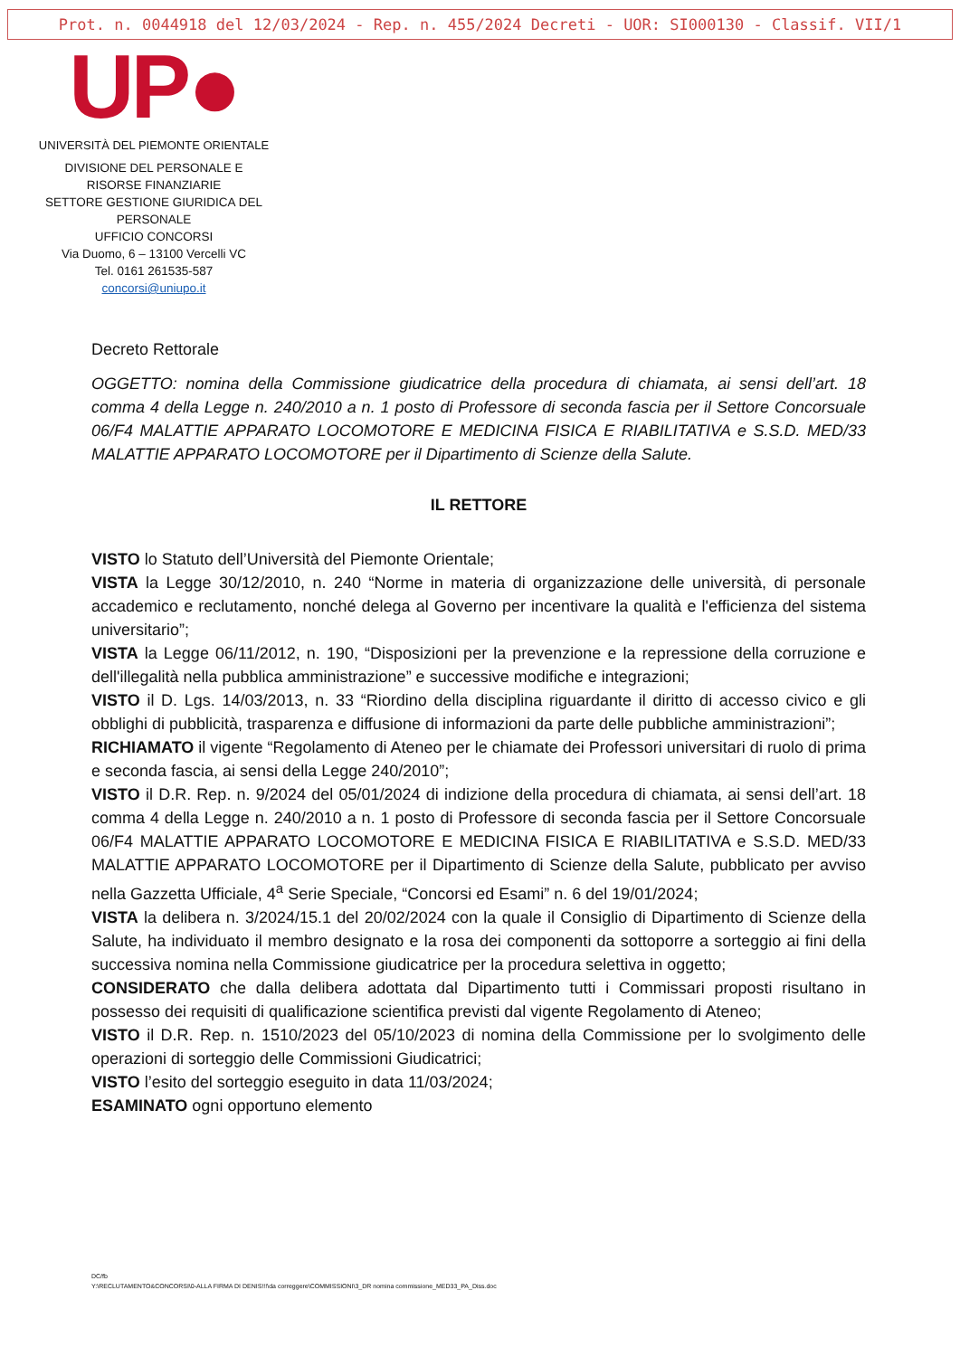Prot. n. 0044918 del 12/03/2024 - Rep. n. 455/2024 Decreti - UOR: SI000130 - Classif. VII/1
UP●
UNIVERSITÀ DEL PIEMONTE ORIENTALE
DIVISIONE DEL PERSONALE E
RISORSE FINANZIARIE
SETTORE GESTIONE GIURIDICA DEL
PERSONALE
UFFICIO CONCORSI
Via Duomo, 6 – 13100 Vercelli VC
Tel. 0161 261535-587
concorsi@uniupo.it
Decreto Rettorale
OGGETTO: nomina della Commissione giudicatrice della procedura di chiamata, ai sensi dell’art. 18 comma 4 della Legge n. 240/2010 a n. 1 posto di Professore di seconda fascia per il Settore Concorsuale 06/F4 MALATTIE APPARATO LOCOMOTORE E MEDICINA FISICA E RIABILITATIVA e S.S.D. MED/33 MALATTIE APPARATO LOCOMOTORE per il Dipartimento di Scienze della Salute.
IL RETTORE
VISTO lo Statuto dell’Università del Piemonte Orientale;
VISTA la Legge 30/12/2010, n. 240 “Norme in materia di organizzazione delle università, di personale accademico e reclutamento, nonché delega al Governo per incentivare la qualità e l'efficienza del sistema universitario”;
VISTA la Legge 06/11/2012, n. 190, “Disposizioni per la prevenzione e la repressione della corruzione e dell'illegalità nella pubblica amministrazione” e successive modifiche e integrazioni;
VISTO il D. Lgs. 14/03/2013, n. 33 “Riordino della disciplina riguardante il diritto di accesso civico e gli obblighi di pubblicità, trasparenza e diffusione di informazioni da parte delle pubbliche amministrazioni”;
RICHIAMATO il vigente “Regolamento di Ateneo per le chiamate dei Professori universitari di ruolo di prima e seconda fascia, ai sensi della Legge 240/2010”;
VISTO il D.R. Rep. n. 9/2024 del 05/01/2024 di indizione della procedura di chiamata, ai sensi dell’art. 18 comma 4 della Legge n. 240/2010 a n. 1 posto di Professore di seconda fascia per il Settore Concorsuale 06/F4 MALATTIE APPARATO LOCOMOTORE E MEDICINA FISICA E RIABILITATIVA e S.S.D. MED/33 MALATTIE APPARATO LOCOMOTORE per il Dipartimento di Scienze della Salute, pubblicato per avviso nella Gazzetta Ufficiale, 4<sup>a</sup> Serie Speciale, “Concorsi ed Esami” n. 6 del 19/01/2024;
VISTA la delibera n. 3/2024/15.1 del 20/02/2024 con la quale il Consiglio di Dipartimento di Scienze della Salute, ha individuato il membro designato e la rosa dei componenti da sottoporre a sorteggio ai fini della successiva nomina nella Commissione giudicatrice per la procedura selettiva in oggetto;
CONSIDERATO che dalla delibera adottata dal Dipartimento tutti i Commissari proposti risultano in possesso dei requisiti di qualificazione scientifica previsti dal vigente Regolamento di Ateneo;
VISTO il D.R. Rep. n. 1510/2023 del 05/10/2023 di nomina della Commissione per lo svolgimento delle operazioni di sorteggio delle Commissioni Giudicatrici;
VISTO l’esito del sorteggio eseguito in data 11/03/2024;
ESAMINATO ogni opportuno elemento
DC/fb
Y:\RECLUTAMENTO&CONCORSI\0-ALLA FIRMA DI DENIS!!!\da correggere\COMMISSIONI\3_DR nomina commissione_MED33_PA_Diss.doc